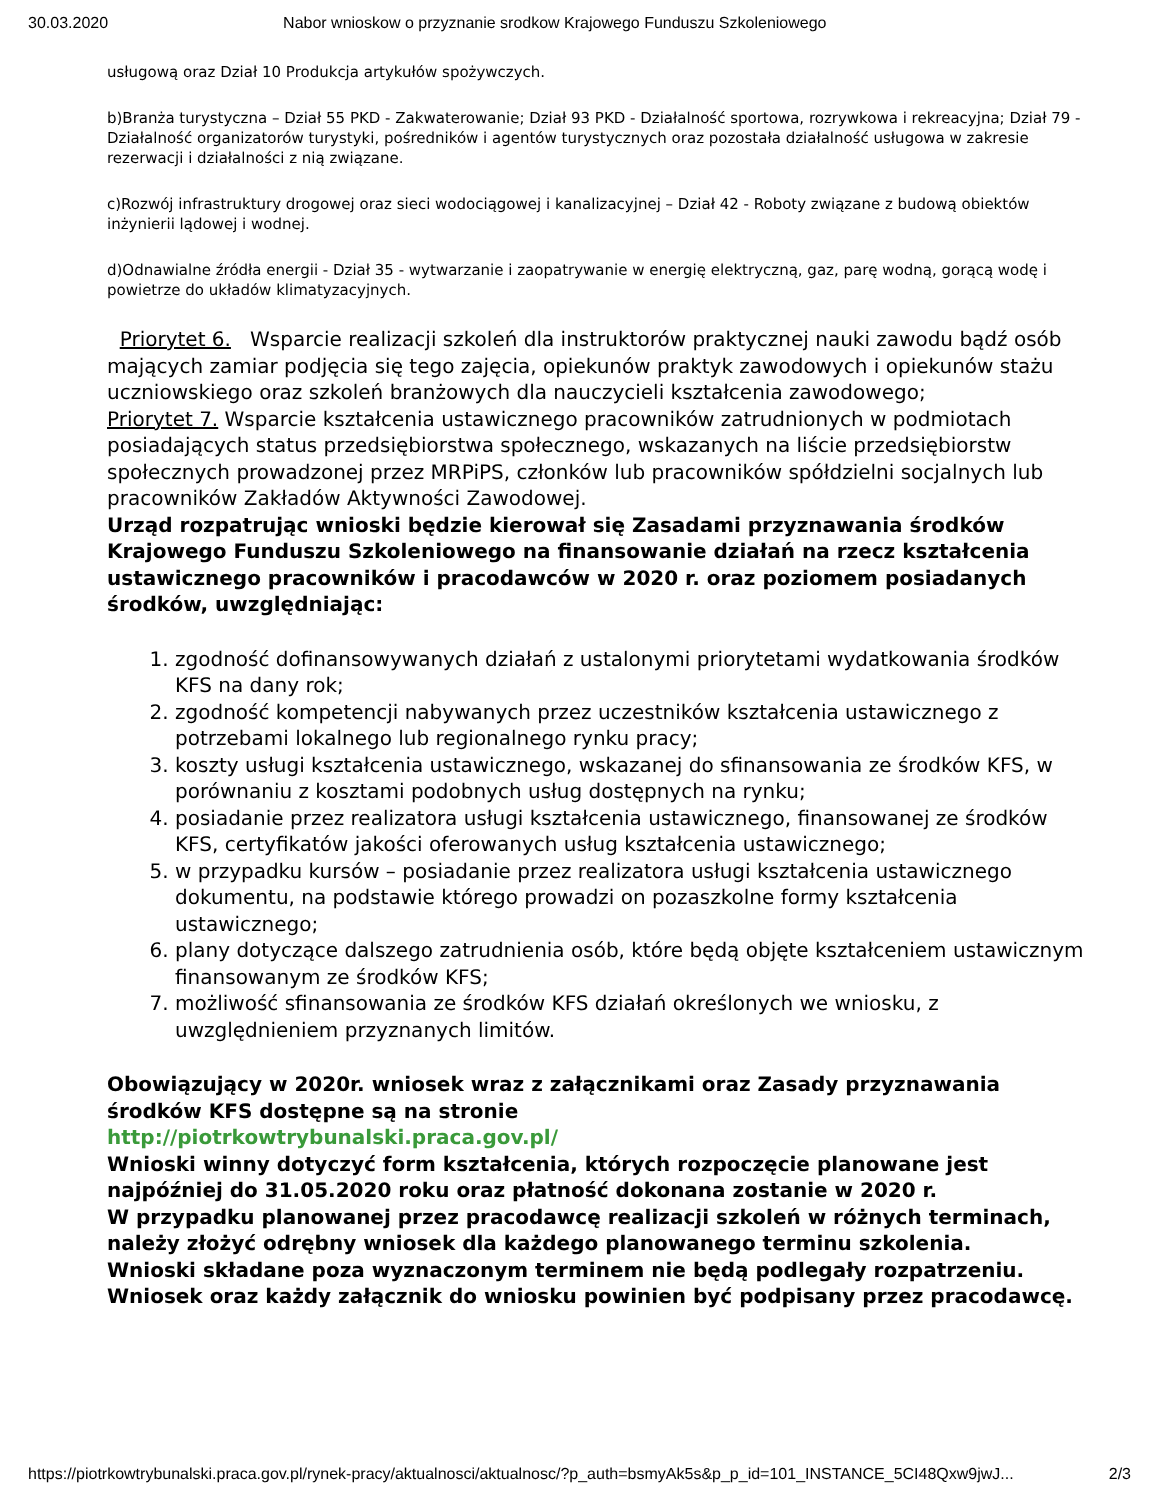30.03.2020 Nabor wnioskow o przyznanie srodkow Krajowego Funduszu Szkoleniowego
usługową oraz Dział 10 Produkcja artykułów spożywczych.
b)Branża turystyczna – Dział 55 PKD - Zakwaterowanie; Dział 93 PKD - Działalność sportowa, rozrywkowa i rekreacyjna; Dział 79 - Działalność organizatorów turystyki, pośredników i agentów turystycznych oraz pozostała działalność usługowa w zakresie rezerwacji i działalności z nią związane.
c)Rozwój infrastruktury drogowej oraz sieci wodociągowej i kanalizacyjnej – Dział 42 - Roboty związane z budową obiektów inżynierii lądowej i wodnej.
d)Odnawialne źródła energii - Dział 35 - wytwarzanie i zaopatrywanie w energię elektryczną, gaz, parę wodną, gorącą wodę i powietrze do układów klimatyzacyjnych.
Priorytet 6. Wsparcie realizacji szkoleń dla instruktorów praktycznej nauki zawodu bądź osób mających zamiar podjęcia się tego zajęcia, opiekunów praktyk zawodowych i opiekunów stażu uczniowskiego oraz szkoleń branżowych dla nauczycieli kształcenia zawodowego;
Priorytet 7. Wsparcie kształcenia ustawicznego pracowników zatrudnionych w podmiotach posiadających status przedsiębiorstwa społecznego, wskazanych na liście przedsiębiorstw społecznych prowadzonej przez MRPiPS, członków lub pracowników spółdzielni socjalnych lub pracowników Zakładów Aktywności Zawodowej.
Urząd rozpatrując wnioski będzie kierował się Zasadami przyznawania środków Krajowego Funduszu Szkoleniowego na finansowanie działań na rzecz kształcenia ustawicznego pracowników i pracodawców w 2020 r. oraz poziomem posiadanych środków, uwzględniając:
1. zgodność dofinansowywanych działań z ustalonymi priorytetami wydatkowania środków KFS na dany rok;
2. zgodność kompetencji nabywanych przez uczestników kształcenia ustawicznego z potrzebami lokalnego lub regionalnego rynku pracy;
3. koszty usługi kształcenia ustawicznego, wskazanej do sfinansowania ze środków KFS, w porównaniu z kosztami podobnych usług dostępnych na rynku;
4. posiadanie przez realizatora usługi kształcenia ustawicznego, finansowanej ze środków KFS, certyfikatów jakości oferowanych usług kształcenia ustawicznego;
5. w przypadku kursów – posiadanie przez realizatora usługi kształcenia ustawicznego dokumentu, na podstawie którego prowadzi on pozaszkolne formy kształcenia ustawicznego;
6. plany dotyczące dalszego zatrudnienia osób, które będą objęte kształceniem ustawicznym finansowanym ze środków KFS;
7. możliwość sfinansowania ze środków KFS działań określonych we wniosku, z uwzględnieniem przyznanych limitów.
Obowiązujący w 2020r. wniosek wraz z załącznikami oraz Zasady przyznawania środków KFS dostępne są na stronie
http://piotrkowtrybunalski.praca.gov.pl/
Wnioski winny dotyczyć form kształcenia, których rozpoczęcie planowane jest najpóźniej do 31.05.2020 roku oraz płatność dokonana zostanie w 2020 r.
W przypadku planowanej przez pracodawcę realizacji szkoleń w różnych terminach, należy złożyć odrębny wniosek dla każdego planowanego terminu szkolenia.
Wnioski składane poza wyznaczonym terminem nie będą podlegały rozpatrzeniu.
Wniosek oraz każdy załącznik do wniosku powinien być podpisany przez pracodawcę.
https://piotrkowtrybunalski.praca.gov.pl/rynek-pracy/aktualnosci/aktualnosc/?p_auth=bsmyAk5s&p_p_id=101_INSTANCE_5CI48Qxw9jwJ... 2/3